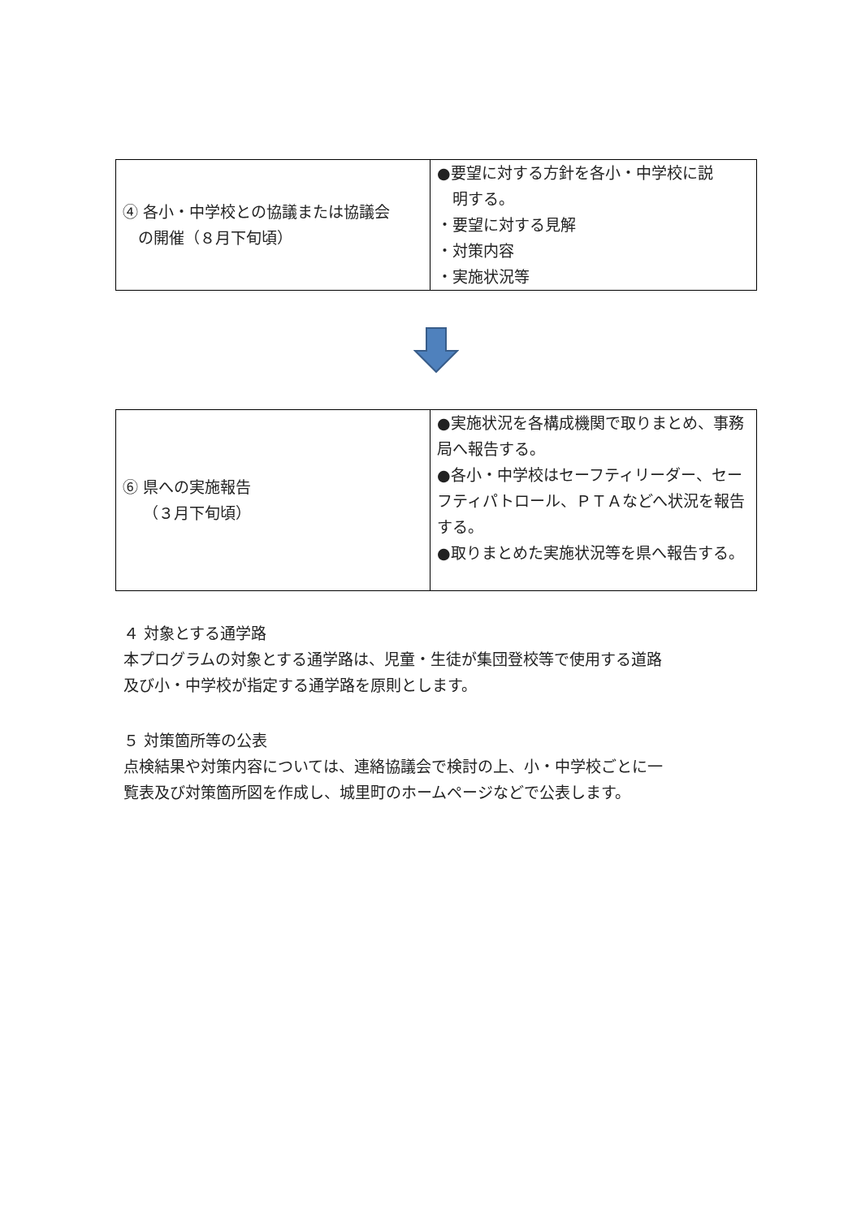| ④ 各小・中学校との協議または協議会 の開催（８月下旬頃） | ●要望に対する方針を各小・中学校に説 明する。 ・要望に対する見解 ・対策内容 ・実施状況等 |
| ⑥ 県への実施報告 （３月下旬頃） | ●実施状況を各構成機関で取りまとめ、事務局へ報告する。 ●各小・中学校はセーフティリーダー、セーフティパトロール、ＰＴＡなどへ状況を報告する。 ●取りまとめた実施状況等を県へ報告する。 |
４ 対象とする通学路
本プログラムの対象とする通学路は、児童・生徒が集団登校等で使用する道路
及び小・中学校が指定する通学路を原則とします。
５ 対策箇所等の公表
点検結果や対策内容については、連絡協議会で検討の上、小・中学校ごとに一
覧表及び対策箇所図を作成し、城里町のホームページなどで公表します。